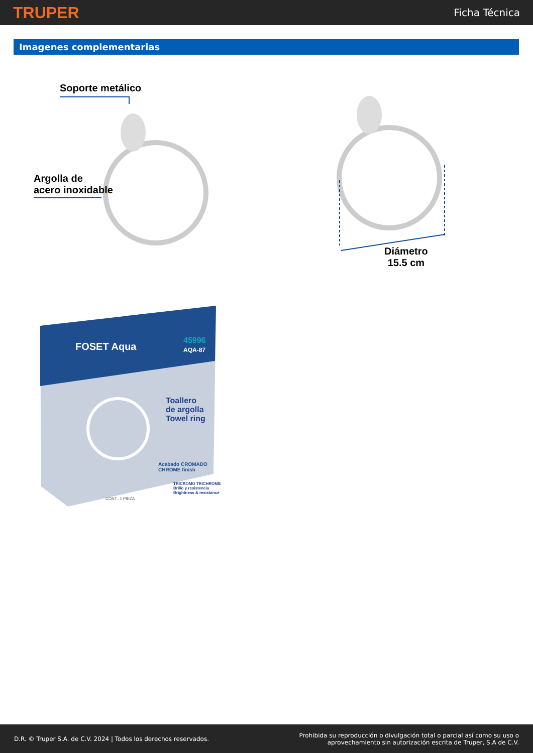TRUPER
Ficha Técnica
Imagenes complementarias
Soporte metálico
Argolla de
acero inoxidable
Diámetro
15.5 cm
FOSET Aqua
45996
AQA-87
Toallero
de argolla
Towel ring
Acabado CROMADO
CHROME finish
TRICROMO TRICHROME
Brillo y resistencia
Brightness & resistance
CONT.: 1 PIEZA
D.R. © Truper S.A. de C.V. 2024 | Todos los derechos reservados.
Prohibida su reproducción o divulgación total o parcial así como su uso o
aprovechamiento sin autorización escrita de Truper, S.A de C.V.